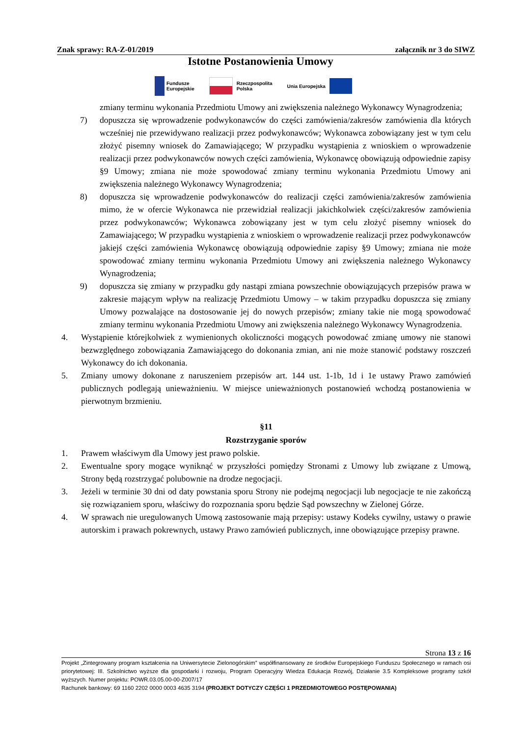Znak sprawy: RA-Z-01/2019 załącznik nr 3 do SIWZ
Istotne Postanowienia Umowy
Fundusze
Europejskie
Rzeczpospolita
Polska
Unia Europejska
zmiany terminu wykonania Przedmiotu Umowy ani zwiększenia należnego Wykonawcy Wynagrodzenia;
7) dopuszcza się wprowadzenie podwykonawców do części zamówienia/zakresów zamówienia dla których wcześniej nie przewidywano realizacji przez podwykonawców; Wykonawca zobowiązany jest w tym celu złożyć pisemny wniosek do Zamawiającego; W przypadku wystąpienia z wnioskiem o wprowadzenie realizacji przez podwykonawców nowych części zamówienia, Wykonawcę obowiązują odpowiednie zapisy §9 Umowy; zmiana nie może spowodować zmiany terminu wykonania Przedmiotu Umowy ani zwiększenia należnego Wykonawcy Wynagrodzenia;
8) dopuszcza się wprowadzenie podwykonawców do realizacji części zamówienia/zakresów zamówienia mimo, że w ofercie Wykonawca nie przewidział realizacji jakichkolwiek części/zakresów zamówienia przez podwykonawców; Wykonawca zobowiązany jest w tym celu złożyć pisemny wniosek do Zamawiającego; W przypadku wystąpienia z wnioskiem o wprowadzenie realizacji przez podwykonawców jakiejś części zamówienia Wykonawcę obowiązują odpowiednie zapisy §9 Umowy; zmiana nie może spowodować zmiany terminu wykonania Przedmiotu Umowy ani zwiększenia należnego Wykonawcy Wynagrodzenia;
9) dopuszcza się zmiany w przypadku gdy nastąpi zmiana powszechnie obowiązujących przepisów prawa w zakresie mającym wpływ na realizację Przedmiotu Umowy – w takim przypadku dopuszcza się zmiany Umowy pozwalające na dostosowanie jej do nowych przepisów; zmiany takie nie mogą spowodować zmiany terminu wykonania Przedmiotu Umowy ani zwiększenia należnego Wykonawcy Wynagrodzenia.
4. Wystąpienie którejkolwiek z wymienionych okoliczności mogących powodować zmianę umowy nie stanowi bezwzględnego zobowiązania Zamawiającego do dokonania zmian, ani nie może stanowić podstawy roszczeń Wykonawcy do ich dokonania.
5. Zmiany umowy dokonane z naruszeniem przepisów art. 144 ust. 1-1b, 1d i 1e ustawy Prawo zamówień publicznych podlegają unieważnieniu. W miejsce unieważnionych postanowień wchodzą postanowienia w pierwotnym brzmieniu.
§11
Rozstrzyganie sporów
1. Prawem właściwym dla Umowy jest prawo polskie.
2. Ewentualne spory mogące wyniknąć w przyszłości pomiędzy Stronami z Umowy lub związane z Umową, Strony będą rozstrzygać polubownie na drodze negocjacji.
3. Jeżeli w terminie 30 dni od daty powstania sporu Strony nie podejmą negocjacji lub negocjacje te nie zakończą się rozwiązaniem sporu, właściwy do rozpoznania sporu będzie Sąd powszechny w Zielonej Górze.
4. W sprawach nie uregulowanych Umową zastosowanie mają przepisy: ustawy Kodeks cywilny, ustawy o prawie autorskim i prawach pokrewnych, ustawy Prawo zamówień publicznych, inne obowiązujące przepisy prawne.
Strona 13 z 16
Projekt „Zintegrowany program kształcenia na Uniwersytecie Zielonogórskim” współfinansowany ze środków Europejskiego Funduszu Społecznego w ramach osi priorytetowej: III. Szkolnictwo wyższe dla gospodarki i rozwoju, Program Operacyjny Wiedza Edukacja Rozwój, Działanie 3.5 Kompleksowe programy szkół wyższych. Numer projektu: POWR.03.05.00-00-Z007/17
Rachunek bankowy: 69 1160 2202 0000 0003 4635 3194 (PROJEKT DOTYCZY CZĘŚCI 1 PRZEDMIOTOWEGO POSTĘPOWANIA)